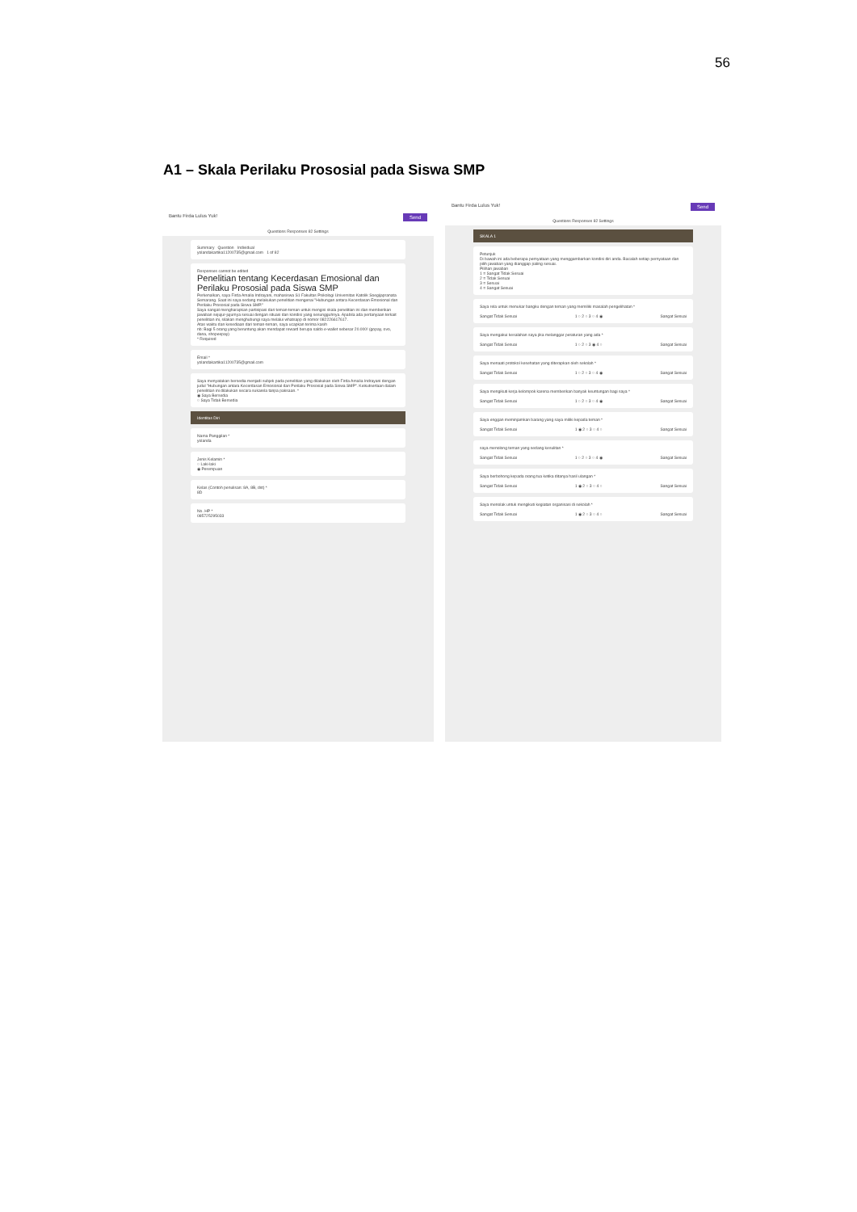56
A1 – Skala Perilaku Prososial pada Siswa SMP
Bantu Firda Lulus Yuk! Send
Questions Responses 82 Settings
Summary Question Individual
yolandakartika11200735@gmail.com 1 of 82
Responses cannot be edited
Penelitian tentang Kecerdasan Emosional dan Perilaku Prososial pada Siswa SMP
Perkenalkan, saya Firda Amalia Indrayani, mahasiswa S1 Fakultas Psikologi Universitas Katolik Soegijapranata Semarang. Saat ini saya sedang melakukan penelitian mengenai "Hubungan antara Kecerdasan Emosional dan Perilaku Prososial pada Siswa SMP."
Saya sangat mengharapkan partisipasi dari teman-teman untuk mengisi skala penelitian ini dan memberikan jawaban sejujur-jujurnya sesuai dengan situasi dan kondisi yang sesungguhnya. Apabila ada pertanyaan terkait penelitian ini, silakan menghubungi saya melalui whatsapp di nomor 082226617617.
Atas waktu dan kesediaan dari teman-teman, saya ucapkan terima kasih
nb: Bagi 5 orang yang beruntung akan mendapat reward berupa saldo e-wallet sebesar 20.000! (gopay, ovo, dana, shopeepay)
* Required
Email *
yolandakartika11200735@gmail.com
Saya menyatakan bersedia menjadi subjek pada penelitian yang dilakukan oleh Firda Amalia Indrayani dengan judul "Hubungan antara Kecerdasan Emosional dan Perilaku Prososial pada Siswa SMP". Keikutsertaan dalam penelitian ini dilakukan secara sukarela tanpa paksaan. *
◉ Saya Bersedia
○ Saya Tidak Bersedia
Identitas Diri
Nama Panggilan *
yolanda
Jenis Kelamin *
○ Laki-laki
◉ Perempuan
Kelas (Contoh penulisan: 8A, 8B, dst) *
8D
No. HP *
085725295033
Bantu Firda Lulus Yuk! Send
Questions Responses 82 Settings
SKALA 1
Petunjuk
Di bawah ini ada beberapa pernyataan yang menggambarkan kondisi diri anda. Bacalah setiap pernyataan dan pilih jawaban yang dianggap paling sesuai.
Pilihan jawaban
1 = Sangat Tidak Sesuai
2 = Tidak Sesuai
3 = Sesuai
4 = Sangat Sesuai
Saya rela untuk menukar bangku dengan teman yang memiliki masalah pengelihatan *
Sangat Tidak Sesuai 1 ○ 2 ○ 3 ○ 4 ◉ Sangat Sesuai
Saya mengakui kesalahan saya jika melanggar peraturan yang ada *
Sangat Tidak Sesuai 1 ○ 2 ○ 3 ◉ 4 ○ Sangat Sesuai
Saya menaati protokol kesehatan yang diterapkan oleh sekolah *
Sangat Tidak Sesuai 1 ○ 2 ○ 3 ○ 4 ◉ Sangat Sesuai
Saya mengikuti kerja kelompok karena memberikan banyak keuntungan bagi saya *
Sangat Tidak Sesuai 1 ○ 2 ○ 3 ○ 4 ◉ Sangat Sesuai
Saya enggan meminjamkan barang yang saya miliki kepada teman *
Sangat Tidak Sesuai 1 ◉ 2 ○ 3 ○ 4 ○ Sangat Sesuai
saya menolong teman yang sedang kesulitan *
Sangat Tidak Sesuai 1 ○ 2 ○ 3 ○ 4 ◉ Sangat Sesuai
Saya berbohong kepada orang tua ketika ditanya hasil ulangan *
Sangat Tidak Sesuai 1 ◉ 2 ○ 3 ○ 4 ○ Sangat Sesuai
Saya menolak untuk mengikuti kegiatan organisasi di sekolah *
Sangat Tidak Sesuai 1 ◉ 2 ○ 3 ○ 4 ○ Sangat Sesuai